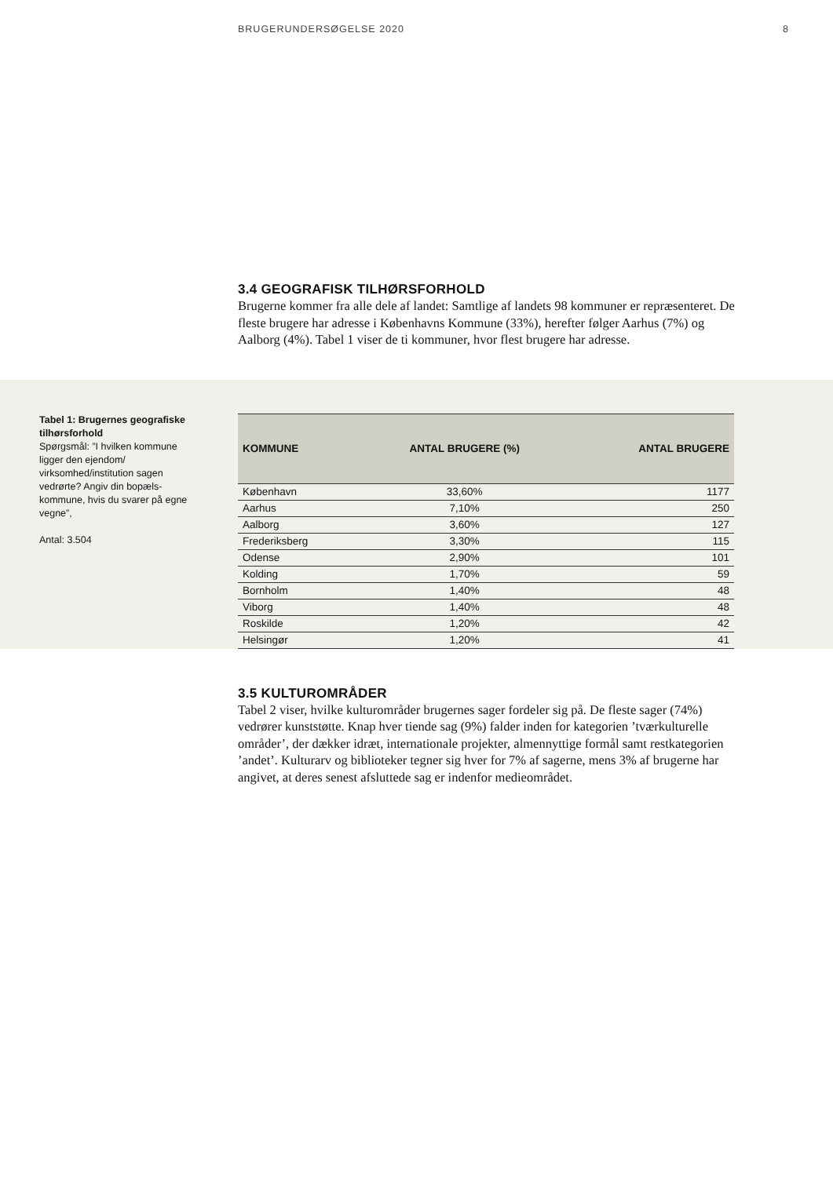BRUGERUNDERSØGELSE 2020 8
3.4 GEOGRAFISK TILHØRSFORHOLD
Brugerne kommer fra alle dele af landet: Samtlige af landets 98 kommuner er repræsenteret. De fleste brugere har adresse i Københavns Kommune (33%), herefter følger Aarhus (7%) og Aalborg (4%). Tabel 1 viser de ti kommuner, hvor flest brugere har adresse.
Tabel 1: Brugernes geografi­ske tilhørsforhold
Spørgsmål: ”I hvilken kom­mune ligger den ejendom/ virksomhed/institution sagen vedrørte? Angiv din bopæls­kommune, hvis du svarer på egne vegne”,
Antal: 3.504
| KOMMUNE | ANTAL BRUGERE (%) | ANTAL BRUGERE |
| --- | --- | --- |
| København | 33,60% | 1177 |
| Aarhus | 7,10% | 250 |
| Aalborg | 3,60% | 127 |
| Frederiksberg | 3,30% | 115 |
| Odense | 2,90% | 101 |
| Kolding | 1,70% | 59 |
| Bornholm | 1,40% | 48 |
| Viborg | 1,40% | 48 |
| Roskilde | 1,20% | 42 |
| Helsingør | 1,20% | 41 |
3.5 KULTUROMRÅDER
Tabel 2 viser, hvilke kulturområder brugernes sager fordeler sig på. De fleste sager (74%) vedrører kunststøtte. Knap hver tiende sag (9%) falder inden for kategorien ’tværkulturelle områder’, der dækker idræt, internationale projek­ter, almennyttige formål samt restkategorien ’andet’. Kulturarv og biblioteker tegner sig hver for 7% af sagerne, mens 3% af brugerne har angivet, at deres senest afsluttede sag er indenfor medieområdet.